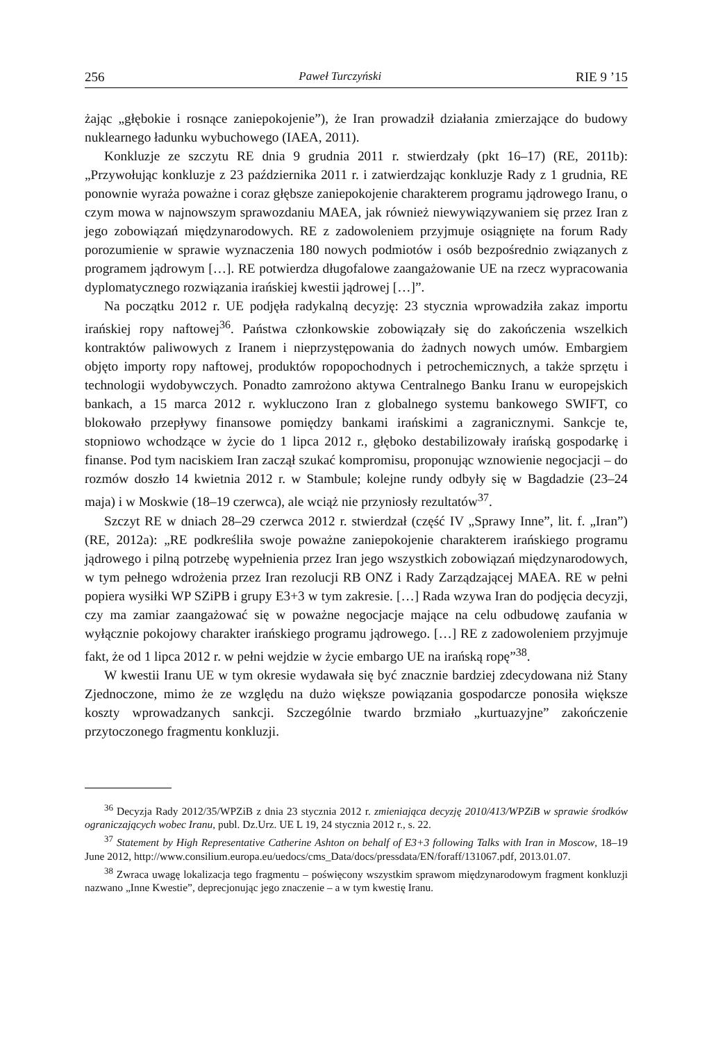256 Paweł Turczyński RIE 9 ’15
żając „głębokie i rosnące zaniepokojenie”), że Iran prowadził działania zmierzające do budowy nuklearnego ładunku wybuchowego (IAEA, 2011).
Konkluzje ze szczytu RE dnia 9 grudnia 2011 r. stwierdzały (pkt 16–17) (RE, 2011b): „Przywołując konkluzje z 23 października 2011 r. i zatwierdzając konkluzje Rady z 1 grudnia, RE ponownie wyraża poważne i coraz głębsze zaniepokojenie charakterem programu jądrowego Iranu, o czym mowa w najnowszym sprawozdaniu MAEA, jak również niewywiązywaniem się przez Iran z jego zobowiązań międzynarodowych. RE z zadowoleniem przyjmuje osiągnięte na forum Rady porozumienie w sprawie wyznaczenia 180 nowych podmiotów i osób bezpośrednio związanych z programem jądrowym […]. RE potwierdza długofalowe zaangażowanie UE na rzecz wypracowania dyplomatycznego rozwiązania irańskiej kwestii jądrowej […]”.
Na początku 2012 r. UE podjęła radykalną decyzję: 23 stycznia wprowadziła zakaz importu irańskiej ropy naftowej<sup>36</sup>. Państwa członkowskie zobowiązały się do zakończenia wszelkich kontraktów paliwowych z Iranem i nieprzystępowania do żadnych nowych umów. Embargiem objęto importy ropy naftowej, produktów ropopochodnych i petrochemicznych, a także sprzętu i technologii wydobywczych. Ponadto zamrożono aktywa Centralnego Banku Iranu w europejskich bankach, a 15 marca 2012 r. wykluczono Iran z globalnego systemu bankowego SWIFT, co blokowało przepływy finansowe pomiędzy bankami irańskimi a zagranicznymi. Sankcje te, stopniowo wchodzące w życie do 1 lipca 2012 r., głęboko destabilizowały irańską gospodarkę i finanse. Pod tym naciskiem Iran zaczął szukać kompromisu, proponując wznowienie negocjacji – do rozmów doszło 14 kwietnia 2012 r. w Stambule; kolejne rundy odbyły się w Bagdadzie (23–24 maja) i w Moskwie (18–19 czerwca), ale wciąż nie przyniosły rezultatów<sup>37</sup>.
Szczyt RE w dniach 28–29 czerwca 2012 r. stwierdzał (część IV „Sprawy Inne”, lit. f. „Iran”) (RE, 2012a): „RE podkreśliła swoje poważne zaniepokojenie charakterem irańskiego programu jądrowego i pilną potrzebę wypełnienia przez Iran jego wszystkich zobowiązań międzynarodowych, w tym pełnego wdrożenia przez Iran rezolucji RB ONZ i Rady Zarządzającej MAEA. RE w pełni popiera wysiłki WP SZiPB i grupy E3+3 w tym zakresie. […] Rada wzywa Iran do podjęcia decyzji, czy ma zamiar zaangażować się w poważne negocjacje mające na celu odbudowę zaufania w wyłącznie pokojowy charakter irańskiego programu jądrowego. […] RE z zadowoleniem przyjmuje fakt, że od 1 lipca 2012 r. w pełni wejdzie w życie embargo UE na irańską ropę”<sup>38</sup>.
W kwestii Iranu UE w tym okresie wydawała się być znacznie bardziej zdecydowana niż Stany Zjednoczone, mimo że ze względu na dużo większe powiązania gospodarcze ponosiła większe koszty wprowadzanych sankcji. Szczególnie twardo brzmiało „kurtuazyjne” zakończenie przytoczonego fragmentu konkluzji.
<sup>36</sup> Decyzja Rady 2012/35/WPZiB z dnia 23 stycznia 2012 r. zmieniająca decyzję 2010/413/WPZiB w sprawie środków ograniczających wobec Iranu, publ. Dz.Urz. UE L 19, 24 stycznia 2012 r., s. 22.
<sup>37</sup> Statement by High Representative Catherine Ashton on behalf of E3+3 following Talks with Iran in Moscow, 18–19 June 2012, http://www.consilium.europa.eu/uedocs/cms_Data/docs/pressdata/EN/foraff/131067.pdf, 2013.01.07.
<sup>38</sup> Zwraca uwagę lokalizacja tego fragmentu – poświęcony wszystkim sprawom międzynarodowym fragment konkluzji nazwano „Inne Kwestie”, deprecjonując jego znaczenie – a w tym kwestię Iranu.